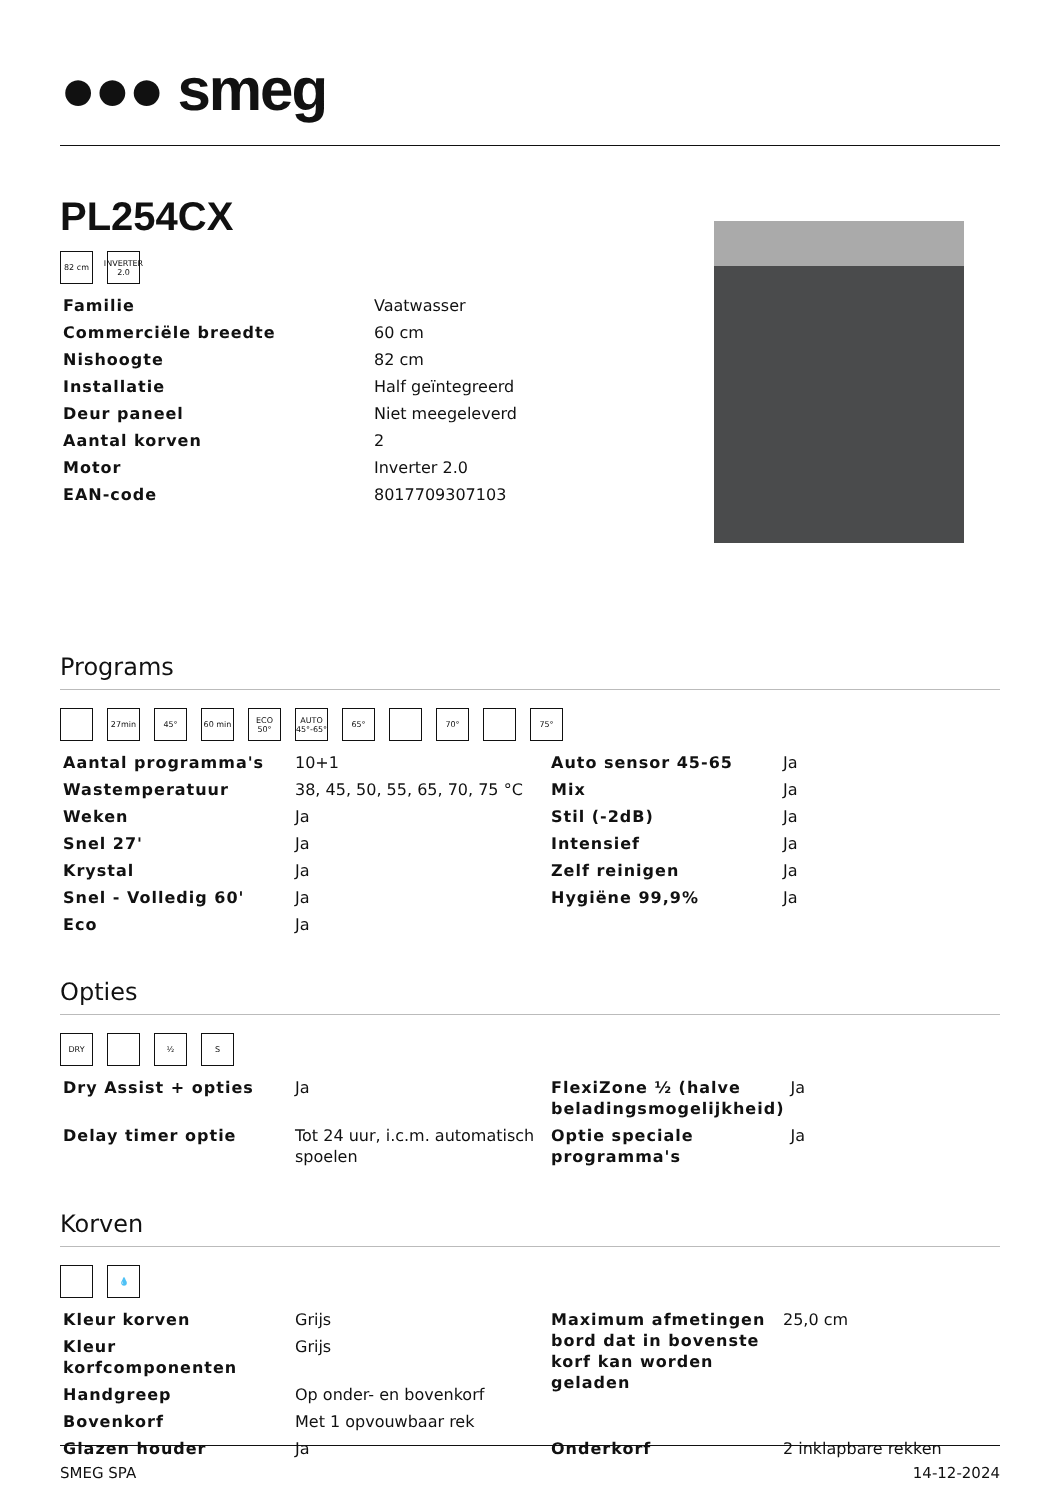●●● smeg
PL254CX
82 cm INVERTER 2.0
| Familie | Vaatwasser |
| Commerciële breedte | 60 cm |
| Nishoogte | 82 cm |
| Installatie | Half geïntegreerd |
| Deur paneel | Niet meegeleverd |
| Aantal korven | 2 |
| Motor | Inverter 2.0 |
| EAN-code | 8017709307103 |
Programs
27min 45° 60 min ECO 50°
AUTO 45°-65°
65° 70° 75°
| Aantal programma's | 10+1 | Auto sensor 45-65 | Ja |
| Wastemperatuur | 38, 45, 50, 55, 65, 70, 75 °C | Mix | Ja |
| Weken | Ja | Stil (-2dB) | Ja |
| Snel 27' | Ja | Intensief | Ja |
| Krystal | Ja | Zelf reinigen | Ja |
| Snel - Volledig 60' | Ja | Hygiëne 99,9% | Ja |
| Eco | Ja | | |
Opties
DRY ½ S
| Dry Assist + opties | Ja | FlexiZone ½ (halve beladingsmogelijkheid) | Ja |
| Delay timer optie | Tot 24 uur, i.c.m. automatisch spoelen | Optie speciale programma's | Ja |
Korven
💧
| Kleur korven | Grijs | Maximum afmetingen bord dat in bovenste korf kan worden geladen | 25,0 cm |
| Kleur korfcomponenten | Grijs | | |
| Handgreep | Op onder- en bovenkorf | | |
| Bovenkorf | Met 1 opvouwbaar rek | | |
| Glazen houder | Ja | Onderkorf | 2 inklapbare rekken |
SMEG SPA 14-12-2024